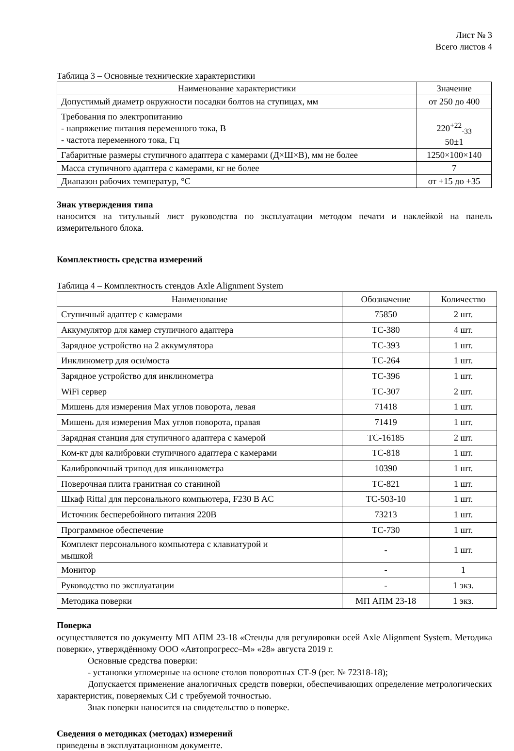Лист № 3
Всего листов 4
Таблица 3 – Основные технические характеристики
| Наименование характеристики | Значение |
| --- | --- |
| Допустимый диаметр окружности посадки болтов на ступицах, мм | от 250 до 400 |
| Требования по электропитанию - напряжение питания переменного тока, В - частота переменного тока, Гц | 220<sup>+22</sup><sub>-33</sub> 50±1 |
| Габаритные размеры ступичного адаптера с камерами (Д×Ш×В), мм не более | 1250×100×140 |
| Масса ступичного адаптера с камерами, кг не более | 7 |
| Диапазон рабочих температур, °C | от +15 до +35 |
Знак утверждения типа
наносится на титульный лист руководства по эксплуатации методом печати и наклейкой на панель измерительного блока.
Комплектность средства измерений
Таблица 4 – Комплектность стендов Axle Alignment System
| Наименование | Обозначение | Количество |
| --- | --- | --- |
| Ступичный адаптер с камерами | 75850 | 2 шт. |
| Аккумулятор для камер ступичного адаптера | TC-380 | 4 шт. |
| Зарядное устройство на 2 аккумулятора | TC-393 | 1 шт. |
| Инклинометр для оси/моста | TC-264 | 1 шт. |
| Зарядное устройство для инклинометра | TC-396 | 1 шт. |
| WiFi сервер | TC-307 | 2 шт. |
| Мишень для измерения Max углов поворота, левая | 71418 | 1 шт. |
| Мишень для измерения Max углов поворота, правая | 71419 | 1 шт. |
| Зарядная станция для ступичного адаптера с камерой | TC-16185 | 2 шт. |
| Ком-кт для калибровки ступичного адаптера с камерами | TC-818 | 1 шт. |
| Калибровочный трипод для инклинометра | 10390 | 1 шт. |
| Поверочная плита гранитная со станиной | TC-821 | 1 шт. |
| Шкаф Rittal для персонального компьютера, F230 B AC | TC-503-10 | 1 шт. |
| Источник бесперебойного питания 220В | 73213 | 1 шт. |
| Программное обеспечение | TC-730 | 1 шт. |
| Комплект персонального компьютера с клавиатурой и мышкой | - | 1 шт. |
| Монитор | - | 1 |
| Руководство по эксплуатации | - | 1 экз. |
| Методика поверки | МП АПМ 23-18 | 1 экз. |
Поверка
осуществляется по документу МП АПМ 23-18 «Стенды для регулировки осей Axle Alignment System. Методика поверки», утверждённому ООО «Автопрогресс–М» «28» августа 2019 г.
Основные средства поверки:
- установки угломерные на основе столов поворотных СТ-9 (рег. № 72318-18);
Допускается применение аналогичных средств поверки, обеспечивающих определение метрологических характеристик, поверяемых СИ с требуемой точностью.
Знак поверки наносится на свидетельство о поверке.
Сведения о методиках (методах) измерений
приведены в эксплуатационном документе.